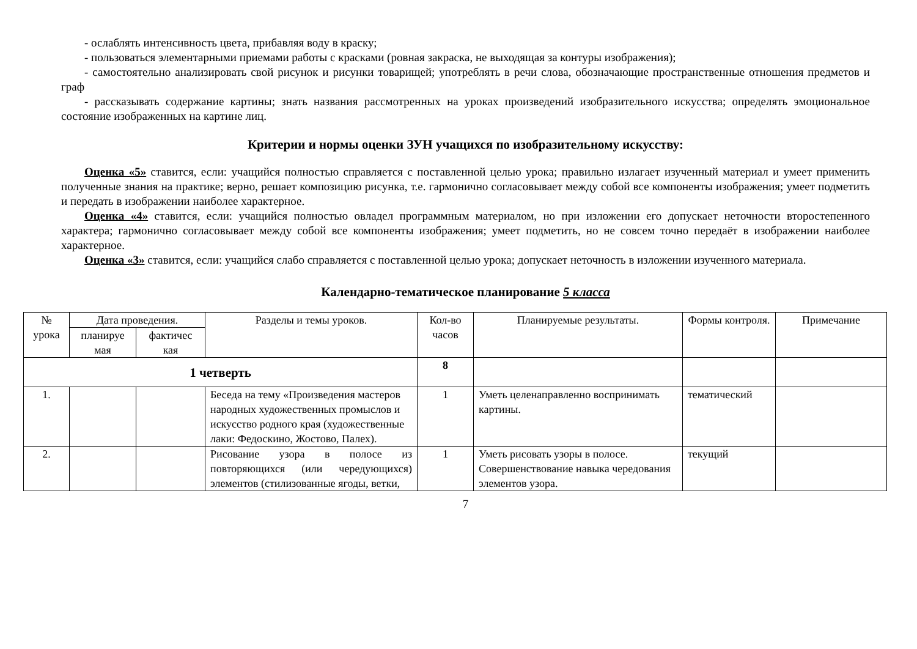- ослаблять интенсивность цвета, прибавляя воду в краску;
- пользоваться элементарными приемами работы с красками (ровная закраска, не выходящая за контуры изображения);
- самостоятельно анализировать свой рисунок и рисунки товарищей; употреблять в речи слова, обозначающие пространственные отношения предметов и граф
- рассказывать содержание картины; знать названия рассмотренных на уроках произведений изобразительного искусства; определять эмоциональное состояние изображенных на картине лиц.
Критерии и нормы оценки ЗУН учащихся по изобразительному искусству:
Оценка «5» ставится, если: учащийся полностью справляется с поставленной целью урока; правильно излагает изученный материал и умеет применить полученные знания на практике; верно, решает композицию рисунка, т.е. гармонично согласовывает между собой все компоненты изображения; умеет подметить и передать в изображении наиболее характерное.
Оценка «4» ставится, если: учащийся полностью овладел программным материалом, но при изложении его допускает неточности второстепенного характера; гармонично согласовывает между собой все компоненты изображения; умеет подметить, но не совсем точно передаёт в изображении наиболее характерное.
Оценка «3» ставится, если: учащийся слабо справляется с поставленной целью урока; допускает неточность в изложении изученного материала.
Календарно-тематическое планирование 5 класса
| № урока | Дата проведения. | | Разделы и темы уроков. | Кол-во часов | Планируемые результаты. | Формы контроля. | Примечание |
| --- | --- | --- | --- | --- | --- | --- | --- |
| | планируе мая | фактичес кая | | | | | |
| 1 четверть | | | | 8 | | | |
| 1. | | | Беседа на тему «Произведения мастеров народных художественных промыслов и искусство родного края (художественные лаки: Федоскино, Жостово, Палех). | 1 | Уметь целенаправленно воспринимать картины. | тематический | |
| 2. | | | Рисование узора в полосе из повторяющихся (или чередующихся) элементов (стилизованные ягоды, ветки, | 1 | Уметь рисовать узоры в полосе. Совершенствование навыка чередования элементов узора. | текущий | |
7